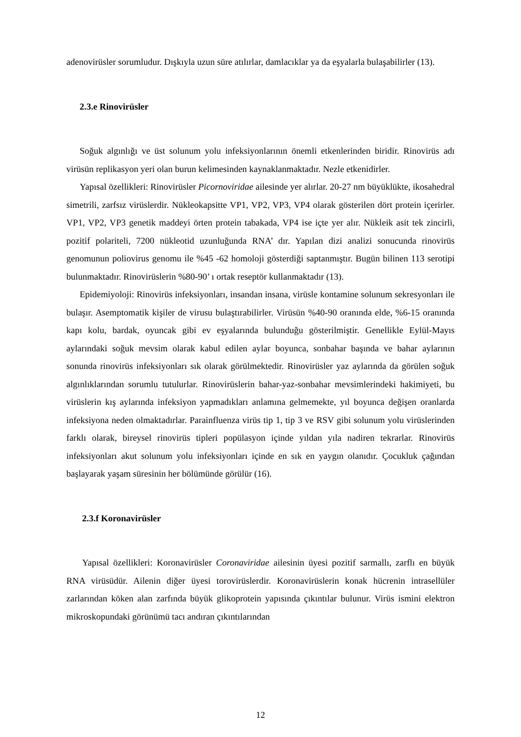adenovirüsler sorumludur. Dışkıyla uzun süre atılırlar, damlacıklar ya da eşyalarla bulaşabilirler (13).
2.3.e Rinovirüsler
Soğuk algınlığı ve üst solunum yolu infeksiyonlarının önemli etkenlerinden biridir. Rinovirüs adı virüsün replikasyon yeri olan burun kelimesinden kaynaklanmaktadır. Nezle etkenidirler.
Yapısal özellikleri: Rinovirüsler Picornoviridae ailesinde yer alırlar. 20-27 nm büyüklükte, ikosahedral simetrili, zarfsız virüslerdir. Nükleokapsitte VP1, VP2, VP3, VP4 olarak gösterilen dört protein içerirler. VP1, VP2, VP3 genetik maddeyi örten protein tabakada, VP4 ise içte yer alır. Nükleik asit tek zincirli, pozitif polariteli, 7200 nükleotid uzunluğunda RNA’ dır. Yapılan dizi analizi sonucunda rinovirüs genomunun poliovirus genomu ile %45 -62 homoloji gösterdiği saptanmıştır. Bugün bilinen 113 serotipi bulunmaktadır. Rinovirüslerin %80-90’ ı ortak reseptör kullanmaktadır (13).
Epidemiyoloji: Rinovirüs infeksiyonları, insandan insana, virüsle kontamine solunum sekresyonları ile bulaşır. Asemptomatik kişiler de virusu bulaştırabilirler. Virüsün %40-90 oranında elde, %6-15 oranında kapı kolu, bardak, oyuncak gibi ev eşyalarında bulunduğu gösterilmiştir. Genellikle Eylül-Mayıs aylarındaki soğuk mevsim olarak kabul edilen aylar boyunca, sonbahar başında ve bahar aylarının sonunda rinovirüs infeksiyonları sık olarak görülmektedir. Rinovirüsler yaz aylarında da görülen soğuk algınlıklarından sorumlu tutulurlar. Rinovirüslerin bahar-yaz-sonbahar mevsimlerindeki hakimiyeti, bu virüslerin kış aylarında infeksiyon yapmadıkları anlamına gelmemekte, yıl boyunca değişen oranlarda infeksiyona neden olmaktadırlar. Parainfluenza virüs tip 1, tip 3 ve RSV gibi solunum yolu virüslerinden farklı olarak, bireysel rinovirüs tipleri popülasyon içinde yıldan yıla nadiren tekrarlar. Rinovirüs infeksiyonları akut solunum yolu infeksiyonları içinde en sık en yaygın olanıdır. Çocukluk çağından başlayarak yaşam süresinin her bölümünde görülür (16).
2.3.f Koronavirüsler
Yapısal özellikleri: Koronavirüsler Coronaviridae ailesinin üyesi pozitif sarmallı, zarflı en büyük RNA virüsüdür. Ailenin diğer üyesi torovirüslerdir. Koronavirüslerin konak hücrenin intrasellüler zarlarından köken alan zarfında büyük glikoprotein yapısında çıkıntılar bulunur. Virüs ismini elektron mikroskopundaki görünümü tacı andıran çıkıntılarından
12